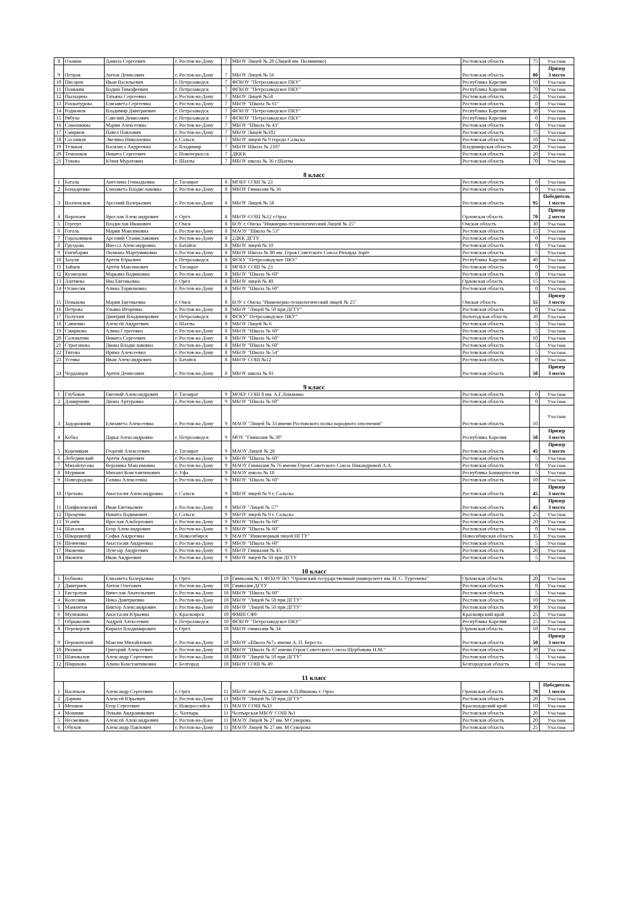| 8 | Озонин | Данила Сергеевич | г. Ростов-на-Дону | 7 | МБОУ Лицей № 20 (Лицей им. Поляничко) | Ростовская область | 75 | Участник |
| 9 | Петров | Антон Денисович | г. Ростов-на-Дону | 7 | МБОУ Лицей № 56 | Ростовская область | 80 | Призер 3 место |
| 10 | Писарев | Иван Васильевич | г. Петрозаводск | 7 | ФГКОУ "Петрозаводское ПКУ" | Республика Карелия | 10 | Участник |
| 11 | Понькин | Вадим Тимофеевич | г. Петрозаводск | 7 | ФГКОУ "Петрозаводское ПКУ" | Республика Карелия | 70 | Участник |
| 12 | Пыльцина | Татьяна Сергеевна | г. Ростов-на-Дону | 7 | МБОУ Лицей №58 | Ростовская область | 25 | Участник |
| 13 | Рахматурова | Елизавета Сергеевна | г. Ростов-на-Дону | 7 | МБОУ "Школа № 61" | Ростовская область | 0 | Участник |
| 14 | Родионов | Владимир Дмитриевич | г. Петрозаводск | 7 | ФГКОУ "Петрозаводское ПКУ" | Республика Карелия | 30 | Участник |
| 15 | Рябухо | Савелий Денисович | г. Петрозаводск | 7 | ФГКОУ "Петрозаводское ПКУ" | Республика Карелия | 0 | Участник |
| 16 | Самошкина | Мария Алексеевна | г. Ростов-на-Дону | 7 | МБОУ "Школа № 43" | Ростовская область | 0 | Участник |
| 17 | Смирнов | Павел Павлович | г. Ростов-на-Дону | 7 | МБОУ Лицей №102 | Ростовская область | 75 | Участник |
| 18 | Сосонная | Эвелина Николаевна | г. Сальск | 7 | МБОУ лицей № 9 города Сальска | Ростовская область | 10 | Участник |
| 19 | Тельная | Василиса Андреевна | г. Владимир | 7 | МБОУ Школа № 2107 | Владимирская область | 20 | Участник |
| 20 | Темошков | Никита Сергеевич | г. Новочеркасск | 7 | ДКKK | Ростовская область | 20 | Участник |
| 21 | Тукова | Юлия Муратовна | г. Шахты | 7 | МБОУ школа № 36 г.Шахты | Ростовская область | 70 | Участник |
| 8 класс | | | | | | | | |
| 1 | Багаль | Ангелина Геннадьевна | г. Таганрог | 8 | МОБУ СОШ № 23 | Ростовская область | 0 | Участник |
| 2 | Бондаренко | Елизавета Владиславовна | г. Ростов-на-Дону | 8 | МБОУ Гимназия № 36 | Ростовская область | 0 | Участник |
| 3 | Волченсков | Арсений Валерьевич | г. Ростов-на-Дону | 8 | МБОУ Лицей № 58 | Ростовская область | 95 | Победитель 1 место |
| 4 | Воропаев | Ярослав Александрович | г. Орёл | 8 | МБОУ-СОШ №12 г.Орла | Орловская область | 70 | Призер 2 место |
| 5 | Гергерт | Владислав Иванович | г. Омск | 8 | БОУ г. Омска "Инжнерно-технологический Лицей № 25" | Омская область | 30 | Участник |
| 6 | Гоголь | Мария Максимовна | г. Ростов-на-Дону | 8 | МАОУ "Школа № 53" | Ростовская область | 15 | Участник |
| 7 | Гороховиков | Арсений Станиславович | г. Ростов-на-Дону | 8 | 2ДКК ДГТУ | Ростовская область | 0 | Участник |
| 8 | Груздова | Инесса Александровна | г. Батайск | 8 | МБОУ лицей № 10 | Ростовская область | 0 | Участник |
| 9 | Енгибарян | Лилиана Мартуниковна | г. Ростов-на-Дону | 8 | МБОУ Школа № 80 им. Героя Советского Союза Рихарда Зорге | Ростовская область | 5 | Участник |
| 10 | Зазуля | Артем Юрьевич | г. Петрозаводск | 8 | ФГКУ "Петрозаводское ПКУ" | Республика Карелия | 40 | Участник |
| 11 | Зайцев | Артём Максимович | г. Таганрог | 8 | МОБУ СОШ № 23 | Ростовская область | 0 | Участник |
| 12 | Кузнецова | Марьяна Вадимовна | г. Ростов-на-Дону | 8 | МБОУ "Школа № 60" | Ростовская область | 0 | Участник |
| 13 | Лаптяева | Яна Евгеньевна | г. Орёл | 8 | МБОУ лицей № 40 | Орловская область | 15 | Участник |
| 14 | Оганесян | Алина Торкомовна | г. Ростов-на-Дону | 8 | МБОУ "Школа № 60" | Ростовская область | 0 | Участник |
| 15 | Пенькова | Мария Евгеньевна | г. Омск | 8 | БОУ г. Омска "Инженерно-технологический лицей № 25" | Омская область | 55 | Призер 3 место |
| 16 | Петрова | Ульяна Игоревна | г. Ростов-на-Дону | 8 | МБОУ "Лицей № 50 при ДГТУ" | Ростовская область | 0 | Участник |
| 17 | Полухин | Дмитрий Владимирович | г. Петрозаводск | 8 | ФГКУ" Петрозаводское ПКУ" | Вологодская область | 30 | Участник |
| 18 | Савченко | Алексей Андреевич | г. Шахты | 8 | МБОУ Лицей № 6 | Ростовская область | 5 | Участник |
| 19 | Смирнова | Алина Сергеевна | г. Ростов-на-Дону | 8 | МБОУ "Школа № 60" | Ростовская область | 5 | Участник |
| 20 | Соломатин | Никита Сергеевич | г. Ростов-на-Дону | 8 | МБОУ "Школа № 60" | Ростовская область | 10 | Участник |
| 21 | Строганова | Диана Владиславовна | г. Ростов-на-Дону | 8 | МБОУ "Школа № 60" | Ростовская область | 5 | Участник |
| 22 | Титова | Ирина Алексеевна | г. Ростов-на-Дону | 8 | МБОУ "Школа № 54" | Ростовская область | 5 | Участник |
| 23 | Усенко | Иван Александрович | г. Батайск | 8 | МБОУ СОШ №12 | Ростовская область | 0 | Участник |
| 24 | Черданцев | Артём Денисович | г. Ростов-на-Дону | 8 | МБОУ школа № 81 | Ростовская область | 50 | Призер 3 место |
| 9 класс | | | | | | | | |
| 1 | Глубоков | Евгений Александрович | г. Таганрог | 9 | МОБУ СОШ 8 им. А.Г.Ломакина | Ростовская область | 0 | Участник |
| 2 | Дамирчиян | Диана Артуровна | г. Ростов-на-Дону | 9 | МБОУ "Школа № 60" | Ростовская область | 0 | Участник |
| 3 | Задорожняя | Елизавета Алексеевна | г. Ростов-на-Дону | 9 | МАОУ "Лицей № 33 имени Ростовского полка народного ополчения" | Ростовская область | 10 | Участник |
| 4 | Кобка | Дарья Александровна | г. Петрозаводск | 9 | МОУ "Гимназия № 30" | Республика Карелия | 50 | Призер 3 место |
| 5 | Коренякин | Георгий Алексеевич | г. Таганрог | 9 | МАОУ Лицей № 28 | Ростовская область | 45 | Призер 3 место |
| 6 | Лебединский | Артём Андреевич | г. Ростов-на-Дону | 9 | МБОУ "Школа № 60" | Ростовская область | 5 | Участник |
| 7 | Михайлусова | Вероника Максимовна | г. Ростов-на-Дону | 9 | МАОУ Гимназия № 76 имени Героя Советского Союза Никандровой А.А. | Ростовская область | 0 | Участник |
| 8 | Муринов | Михаил Константинович | г. Уфа | 9 | МАОУ школа № 18 | Республика Башкортостан | 5 | Участник |
| 9 | Новгородова | Галина Алексеевна | г. Ростов-на-Дону | 9 | МБОУ "Школа № 60" | Ростовская область | 10 | Участник |
| 10 | Орехова | Анастасия Александровна | г. Сальск | 9 | МБОУ лицей № 9 г. Сальска | Ростовская область | 45 | Призер 3 место |
| 11 | Панфиловский | Иван Евгеньевич | г. Ростов-на-Дону | 9 | МБОУ "Лицей № 57" | Ростовская область | 45 | Призер 3 место |
| 12 | Проценко | Никита Вадимович | г. Сальск | 9 | МБОУ лицей № 9 г. Сальска | Ростовская область | 25 | Участник |
| 13 | Усачёв | Ярослав Альбертович | г. Ростов-на-Дону | 9 | МБОУ "Школа № 60" | Ростовская область | 20 | Участник |
| 14 | Шаталов | Егор Александрович | г. Ростов-на-Дону | 9 | МБОУ "Школа № 60" | Ростовская область | 0 | Участник |
| 15 | Шварцкопф | Софья Андреевна | г. Новосибирск | 9 | МАОУ "Инженерный лицей НГТУ" | Новосибирская область | 35 | Участник |
| 16 | Шевченко | Анастасия Андреевна | г. Ростов-на-Дону | 9 | МБОУ "Школа № 60" | Ростовская область | 5 | Участник |
| 17 | Яковенко | Лучезар Андреевич | г. Ростов-на-Дону | 9 | МБОУ Гимназия № 45 | Ростовская область | 20 | Участник |
| 18 | Яковлев | Иван Андреевич | г. Ростов-на-Дону | 9 | МБОУ лицей № 50 при ДГТУ | Ростовская область | 5 | Участник |
| 10 класс | | | | | | | | |
| 1 | Бубнова | Елизавета Валерьевна | г. Орёл | 10 | Гимназия № 1 ФГБОУ ВО "Орловский государственный университет им. И. С. Тургенева" | Орловская область | 20 | Участник |
| 2 | Дмитриев | Антон Олегович | г. Ростов-на-Дону | 10 | Гимназия ДГТУ | Ростовская область | 0 | Участник |
| 3 | Евстратов | Вячеслав Анатольевич | г. Ростов-на-Дону | 10 | МБОУ "Школа № 60" | Ростовская область | 5 | Участник |
| 4 | Колесник | Ника Дмитриевна | г. Ростов-на-Дону | 10 | МБОУ "Лицей № 50 при ДГТУ" | Ростовская область | 10 | Участник |
| 5 | Мамонтов | Виктор Александрович | г. Ростов-на-Дону | 10 | МБОУ "Лицей № 50 при ДГТУ" | Ростовская область | 30 | Участник |
| 6 | Мулюкина | Анастасия Юрьевна | г. Красноярск | 10 | ФМШ СФУ | Красноярский край | 25 | Участник |
| 7 | Обрывалин | Андрей Алексеевич | г. Петрозаводск | 10 | ФГКОУ "Петрозаводское ПКУ" | Республика Карелия | 25 | Участник |
| 8 | Переверзев | Кирилл Владимирович | г. Орёл | 10 | МБОУ-гимназия № 34 | Орловская область | 10 | Участник |
| 9 | Перекопский | Максим Михайлович | г. Ростов-на-Дону | 10 | МБОУ «Школа №7» имени А. П. Береста | Ростовская область | 50 | Призер 3 место |
| 10 | Рязанов | Григорий Алексеевич | г. Ростов-на-Дону | 10 | МБОУ "Школа № 87 имени Героя Советского Союза Щербакова Н.М." | Ростовская область | 30 | Участник |
| 11 | Шаповалов | Александр Сергеевич | г. Ростов-на-Дону | 10 | МБОУ "Лицей № 50 при ДГТУ" | Ростовская область | 5 | Участник |
| 12 | Ширшова | Алина Константиновна | г. Белгород | 10 | МБОУ СОШ № 49 | Белгородская область | 0 | Участник |
| 11 класс | | | | | | | | |
| 1 | Васильев | Александр Сергеевич | г. Орёл | 11 | МБОУ лицей № 22 имени А.П.Иванова г. Орла | Орловская область | 70 | Победитель 1 место |
| 2 | Даркин | Алексей Юрьевич | г. Ростов-на-Дону | 11 | МБОУ "Лицей № 50 при ДГТУ" | Ростовская область | 20 | Участник |
| 3 | Мешков | Егор Сергеевич | г. Новороссийск | 11 | МАОУ СОШ №33 | Краснодарский край | 10 | Участник |
| 4 | Мошиян | Лукьян Андраникович | с. Чалтырь | 11 | Чалтырская МБОУ СОШ №1 | Ростовская область | 20 | Участник |
| 5 | Несмеянов | Алексей Александрович | г. Ростов-на-Дону | 11 | МАОУ Лицей № 27 им. М Суворова | Ростовская область | 20 | Участник |
| 6 | Обухов | Александр Павлович | г. Ростов-на-Дону | 11 | МАОУ Лицей № 27 им. М Суворова | Ростовская область | 25 | Участник |